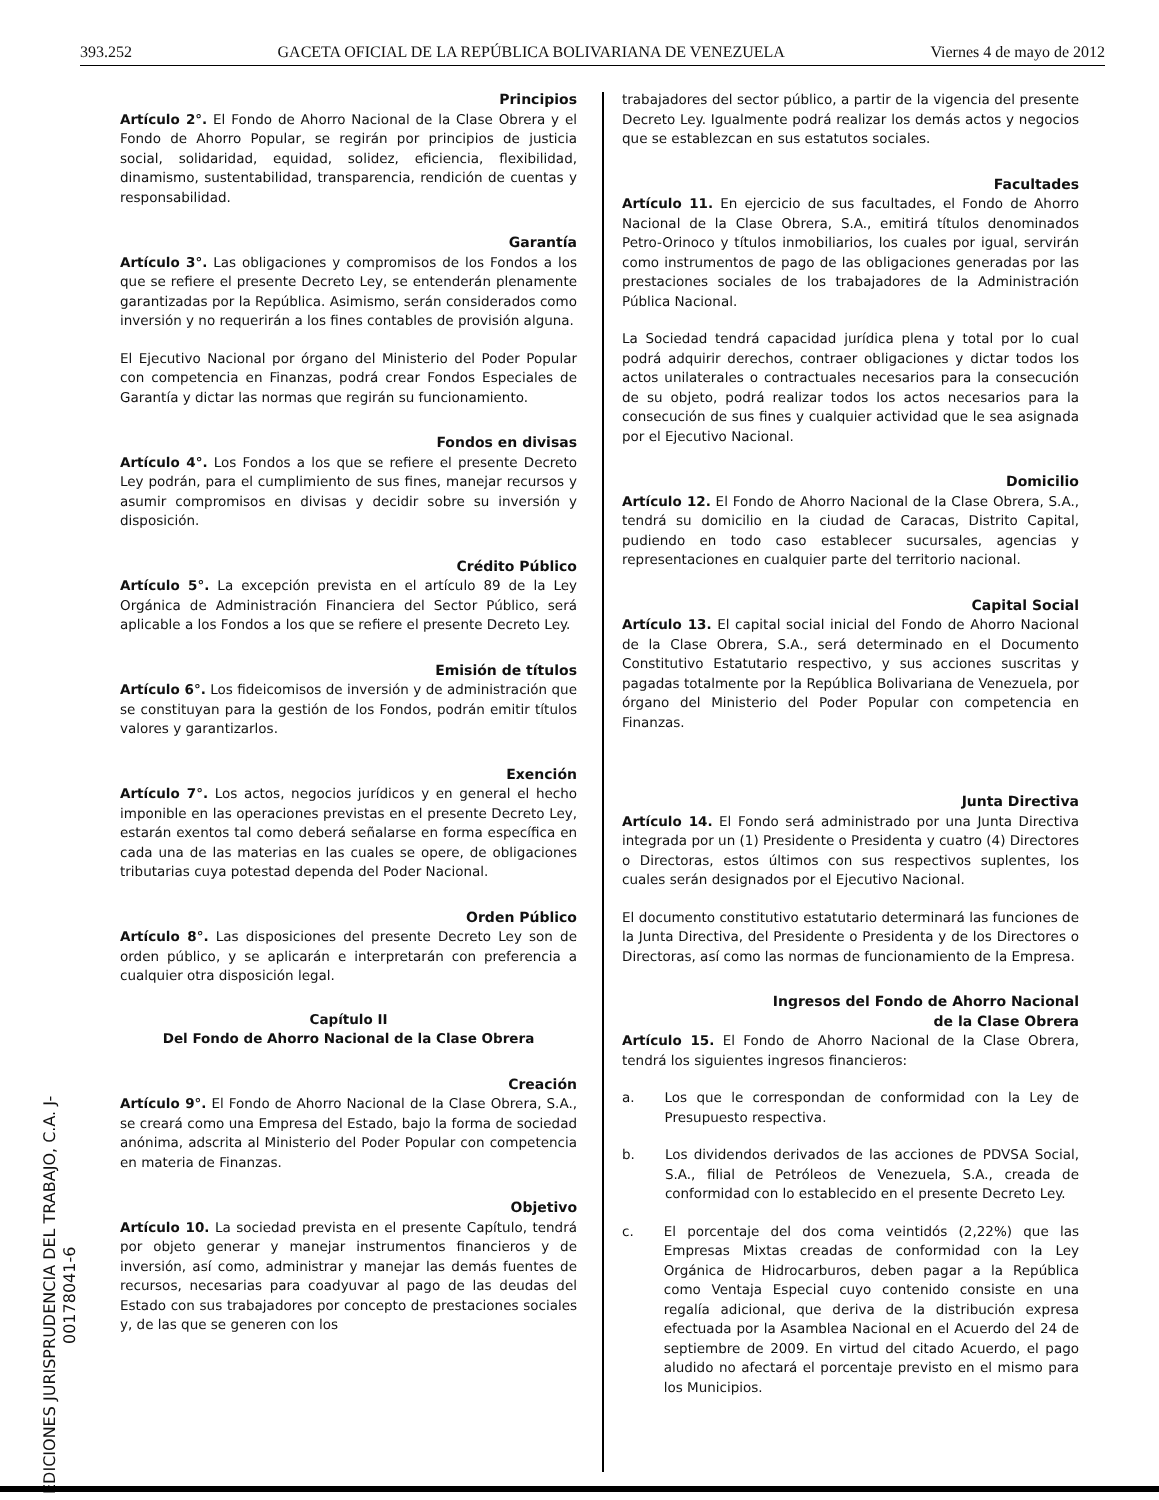393.252 GACETA OFICIAL DE LA REPÚBLICA BOLIVARIANA DE VENEZUELA Viernes 4 de mayo de 2012
EDICIONES JURISPRUDENCIA DEL TRABAJO, C.A. J-00178041-6
Principios
Artículo 2°. El Fondo de Ahorro Nacional de la Clase Obrera y el Fondo de Ahorro Popular, se regirán por principios de justicia social, solidaridad, equidad, solidez, eficiencia, flexibilidad, dinamismo, sustentabilidad, transparencia, rendición de cuentas y responsabilidad.
Garantía
Artículo 3°. Las obligaciones y compromisos de los Fondos a los que se refiere el presente Decreto Ley, se entenderán plenamente garantizadas por la República. Asimismo, serán considerados como inversión y no requerirán a los fines contables de provisión alguna.
El Ejecutivo Nacional por órgano del Ministerio del Poder Popular con competencia en Finanzas, podrá crear Fondos Especiales de Garantía y dictar las normas que regirán su funcionamiento.
Fondos en divisas
Artículo 4°. Los Fondos a los que se refiere el presente Decreto Ley podrán, para el cumplimiento de sus fines, manejar recursos y asumir compromisos en divisas y decidir sobre su inversión y disposición.
Crédito Público
Artículo 5°. La excepción prevista en el artículo 89 de la Ley Orgánica de Administración Financiera del Sector Público, será aplicable a los Fondos a los que se refiere el presente Decreto Ley.
Emisión de títulos
Artículo 6°. Los fideicomisos de inversión y de administración que se constituyan para la gestión de los Fondos, podrán emitir títulos valores y garantizarlos.
Exención
Artículo 7°. Los actos, negocios jurídicos y en general el hecho imponible en las operaciones previstas en el presente Decreto Ley, estarán exentos tal como deberá señalarse en forma específica en cada una de las materias en las cuales se opere, de obligaciones tributarias cuya potestad dependa del Poder Nacional.
Orden Público
Artículo 8°. Las disposiciones del presente Decreto Ley son de orden público, y se aplicarán e interpretarán con preferencia a cualquier otra disposición legal.
Capítulo II
Del Fondo de Ahorro Nacional de la Clase Obrera
Creación
Artículo 9°. El Fondo de Ahorro Nacional de la Clase Obrera, S.A., se creará como una Empresa del Estado, bajo la forma de sociedad anónima, adscrita al Ministerio del Poder Popular con competencia en materia de Finanzas.
Objetivo
Artículo 10. La sociedad prevista en el presente Capítulo, tendrá por objeto generar y manejar instrumentos financieros y de inversión, así como, administrar y manejar las demás fuentes de recursos, necesarias para coadyuvar al pago de las deudas del Estado con sus trabajadores por concepto de prestaciones sociales y, de las que se generen con los
trabajadores del sector público, a partir de la vigencia del presente Decreto Ley. Igualmente podrá realizar los demás actos y negocios que se establezcan en sus estatutos sociales.
Facultades
Artículo 11. En ejercicio de sus facultades, el Fondo de Ahorro Nacional de la Clase Obrera, S.A., emitirá títulos denominados Petro-Orinoco y títulos inmobiliarios, los cuales por igual, servirán como instrumentos de pago de las obligaciones generadas por las prestaciones sociales de los trabajadores de la Administración Pública Nacional.
La Sociedad tendrá capacidad jurídica plena y total por lo cual podrá adquirir derechos, contraer obligaciones y dictar todos los actos unilaterales o contractuales necesarios para la consecución de su objeto, podrá realizar todos los actos necesarios para la consecución de sus fines y cualquier actividad que le sea asignada por el Ejecutivo Nacional.
Domicilio
Artículo 12. El Fondo de Ahorro Nacional de la Clase Obrera, S.A., tendrá su domicilio en la ciudad de Caracas, Distrito Capital, pudiendo en todo caso establecer sucursales, agencias y representaciones en cualquier parte del territorio nacional.
Capital Social
Artículo 13. El capital social inicial del Fondo de Ahorro Nacional de la Clase Obrera, S.A., será determinado en el Documento Constitutivo Estatutario respectivo, y sus acciones suscritas y pagadas totalmente por la República Bolivariana de Venezuela, por órgano del Ministerio del Poder Popular con competencia en Finanzas.
Junta Directiva
Artículo 14. El Fondo será administrado por una Junta Directiva integrada por un (1) Presidente o Presidenta y cuatro (4) Directores o Directoras, estos últimos con sus respectivos suplentes, los cuales serán designados por el Ejecutivo Nacional.
El documento constitutivo estatutario determinará las funciones de la Junta Directiva, del Presidente o Presidenta y de los Directores o Directoras, así como las normas de funcionamiento de la Empresa.
Ingresos del Fondo de Ahorro Nacional
de la Clase Obrera
Artículo 15. El Fondo de Ahorro Nacional de la Clase Obrera, tendrá los siguientes ingresos financieros:
a. Los que le correspondan de conformidad con la Ley de Presupuesto respectiva.
b. Los dividendos derivados de las acciones de PDVSA Social, S.A., filial de Petróleos de Venezuela, S.A., creada de conformidad con lo establecido en el presente Decreto Ley.
c. El porcentaje del dos coma veintidós (2,22%) que las Empresas Mixtas creadas de conformidad con la Ley Orgánica de Hidrocarburos, deben pagar a la República como Ventaja Especial cuyo contenido consiste en una regalía adicional, que deriva de la distribución expresa efectuada por la Asamblea Nacional en el Acuerdo del 24 de septiembre de 2009. En virtud del citado Acuerdo, el pago aludido no afectará el porcentaje previsto en el mismo para los Municipios.